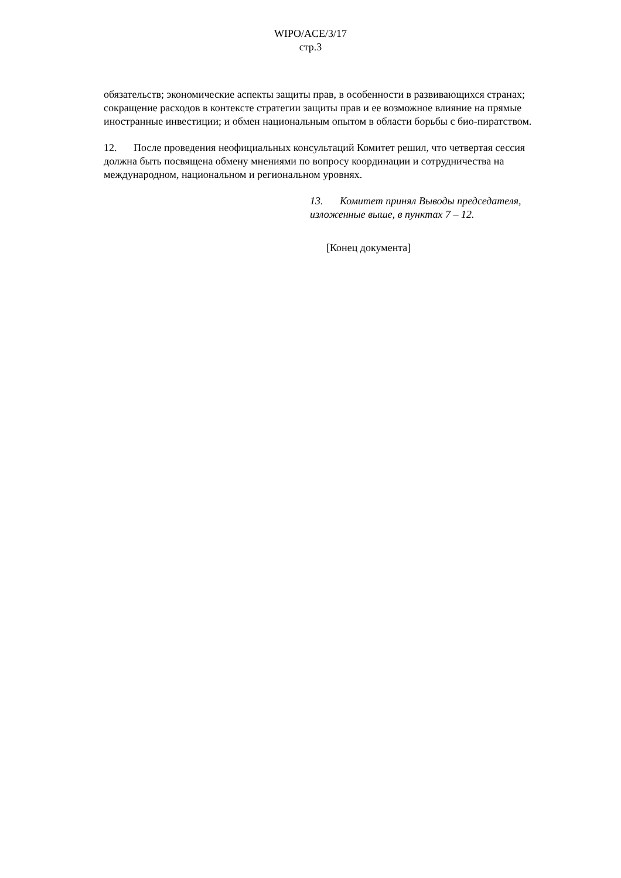WIPO/ACE/3/17
стр.3
обязательств; экономические аспекты защиты прав, в особенности в развивающихся странах; сокращение расходов в контексте стратегии защиты прав и ее возможное влияние на прямые иностранные инвестиции; и обмен национальным опытом в области борьбы с био-пиратством.
12. После проведения неофициальных консультаций Комитет решил, что четвертая сессия должна быть посвящена обмену мнениями по вопросу координации и сотрудничества на международном, национальном и региональном уровнях.
13. Комитет принял Выводы председателя, изложенные выше, в пунктах 7 – 12.
[Конец документа]